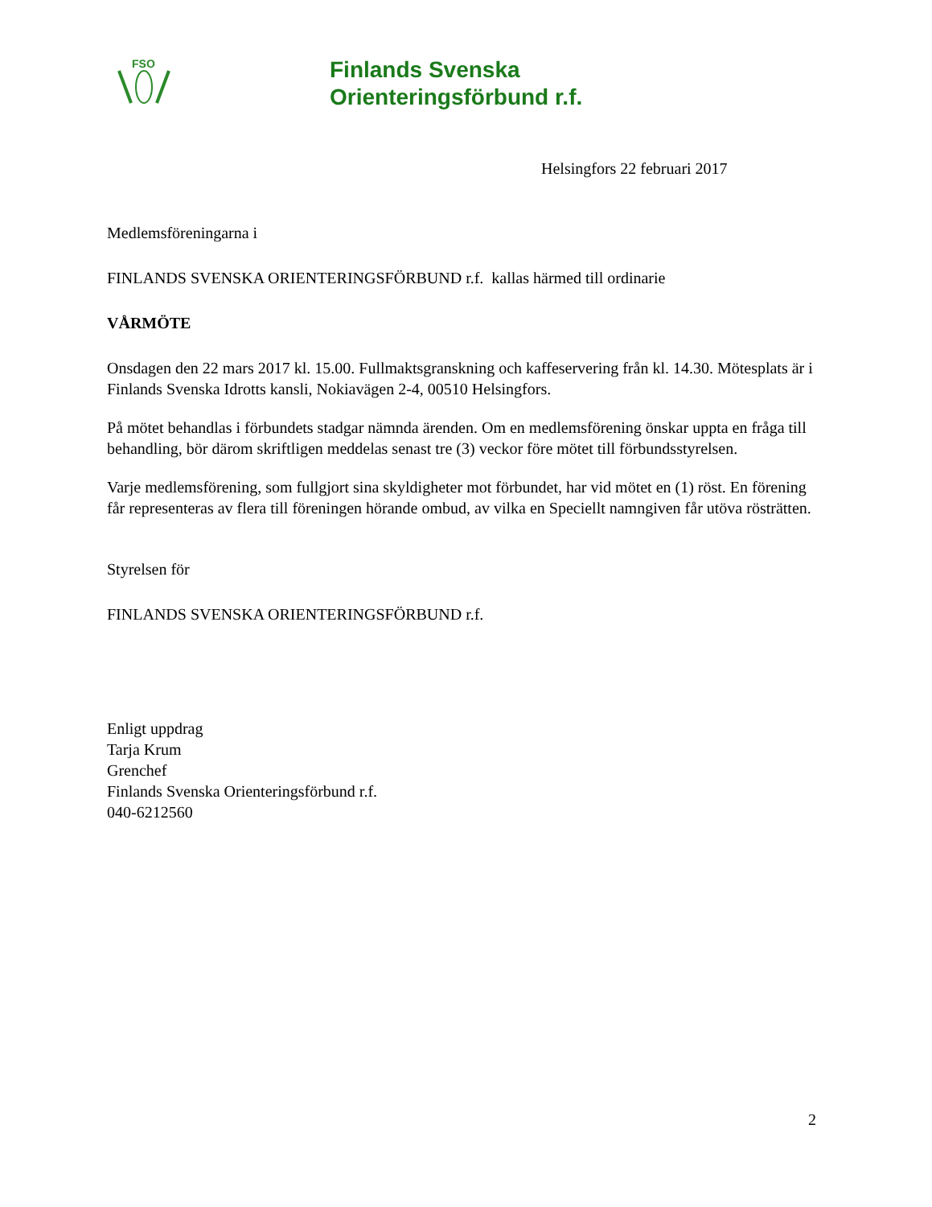FSO
Finlands Svenska
Orienteringsförbund r.f.
Helsingfors 22 februari 2017
Medlemsföreningarna i
FINLANDS SVENSKA ORIENTERINGSFÖRBUND r.f. kallas härmed till ordinarie
VÅRMÖTE
Onsdagen den 22 mars 2017 kl. 15.00. Fullmaktsgranskning och kaffeservering från kl. 14.30. Mötesplats är i Finlands Svenska Idrotts kansli, Nokiavägen 2-4, 00510 Helsingfors.
På mötet behandlas i förbundets stadgar nämnda ärenden. Om en medlemsförening önskar uppta en fråga till behandling, bör därom skriftligen meddelas senast tre (3) veckor före mötet till förbundsstyrelsen.
Varje medlemsförening, som fullgjort sina skyldigheter mot förbundet, har vid mötet en (1) röst. En förening får representeras av flera till föreningen hörande ombud, av vilka en Speciellt namngiven får utöva rösträtten.
Styrelsen för
FINLANDS SVENSKA ORIENTERINGSFÖRBUND r.f.
Enligt uppdrag
Tarja Krum
Grenchef
Finlands Svenska Orienteringsförbund r.f.
040-6212560
2